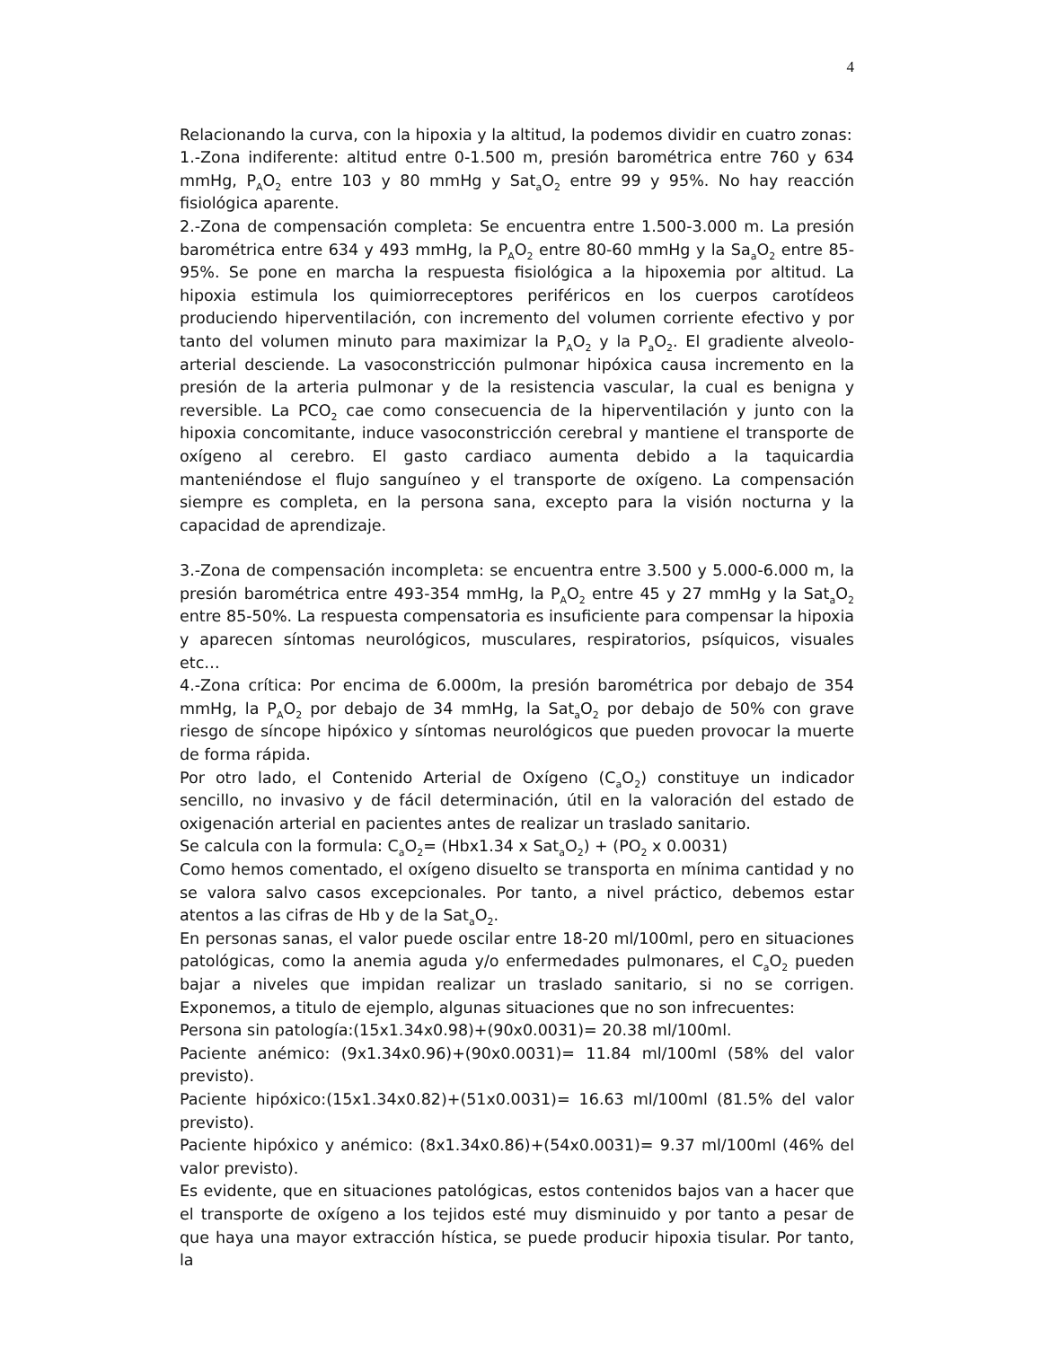4
Relacionando la curva, con la hipoxia y la altitud, la podemos dividir en cuatro zonas:
1.-Zona indiferente: altitud entre 0-1.500 m, presión barométrica entre 760 y 634 mmHg, P<sub>A</sub>O<sub>2</sub> entre 103 y 80 mmHg y Sat<sub>a</sub>O<sub>2</sub> entre 99 y 95%. No hay reacción fisiológica aparente.
2.-Zona de compensación completa: Se encuentra entre 1.500-3.000 m. La presión barométrica entre 634 y 493 mmHg, la P<sub>A</sub>O<sub>2</sub> entre 80-60 mmHg y la Sa<sub>a</sub>O<sub>2</sub> entre 85-95%. Se pone en marcha la respuesta fisiológica a la hipoxemia por altitud. La hipoxia estimula los quimiorreceptores periféricos en los cuerpos carotídeos produciendo hiperventilación, con incremento del volumen corriente efectivo y por tanto del volumen minuto para maximizar la P<sub>A</sub>O<sub>2</sub> y la P<sub>a</sub>O<sub>2</sub>. El gradiente alveolo-arterial desciende. La vasoconstricción pulmonar hipóxica causa incremento en la presión de la arteria pulmonar y de la resistencia vascular, la cual es benigna y reversible. La PCO<sub>2</sub> cae como consecuencia de la hiperventilación y junto con la hipoxia concomitante, induce vasoconstricción cerebral y mantiene el transporte de oxígeno al cerebro. El gasto cardiaco aumenta debido a la taquicardia manteniéndose el flujo sanguíneo y el transporte de oxígeno. La compensación siempre es completa, en la persona sana, excepto para la visión nocturna y la capacidad de aprendizaje.
3.-Zona de compensación incompleta: se encuentra entre 3.500 y 5.000-6.000 m, la presión barométrica entre 493-354 mmHg, la P<sub>A</sub>O<sub>2</sub> entre 45 y 27 mmHg y la Sat<sub>a</sub>O<sub>2</sub> entre 85-50%. La respuesta compensatoria es insuficiente para compensar la hipoxia y aparecen síntomas neurológicos, musculares, respiratorios, psíquicos, visuales etc…
4.-Zona crítica: Por encima de 6.000m, la presión barométrica por debajo de 354 mmHg, la P<sub>A</sub>O<sub>2</sub> por debajo de 34 mmHg, la Sat<sub>a</sub>O<sub>2</sub> por debajo de 50% con grave riesgo de síncope hipóxico y síntomas neurológicos que pueden provocar la muerte de forma rápida.
Por otro lado, el Contenido Arterial de Oxígeno (C<sub>a</sub>O<sub>2</sub>) constituye un indicador sencillo, no invasivo y de fácil determinación, útil en la valoración del estado de oxigenación arterial en pacientes antes de realizar un traslado sanitario.
Se calcula con la formula: C<sub>a</sub>O<sub>2</sub>= (Hbx1.34 x Sat<sub>a</sub>O<sub>2</sub>) + (PO<sub>2</sub> x 0.0031)
Como hemos comentado, el oxígeno disuelto se transporta en mínima cantidad y no se valora salvo casos excepcionales. Por tanto, a nivel práctico, debemos estar atentos a las cifras de Hb y de la Sat<sub>a</sub>O<sub>2</sub>.
En personas sanas, el valor puede oscilar entre 18-20 ml/100ml, pero en situaciones patológicas, como la anemia aguda y/o enfermedades pulmonares, el C<sub>a</sub>O<sub>2</sub> pueden bajar a niveles que impidan realizar un traslado sanitario, si no se corrigen. Exponemos, a titulo de ejemplo, algunas situaciones que no son infrecuentes:
Persona sin patología:(15x1.34x0.98)+(90x0.0031)= 20.38 ml/100ml.
Paciente anémico: (9x1.34x0.96)+(90x0.0031)= 11.84 ml/100ml (58% del valor previsto).
Paciente hipóxico:(15x1.34x0.82)+(51x0.0031)= 16.63 ml/100ml (81.5% del valor previsto).
Paciente hipóxico y anémico: (8x1.34x0.86)+(54x0.0031)= 9.37 ml/100ml (46% del valor previsto).
Es evidente, que en situaciones patológicas, estos contenidos bajos van a hacer que el transporte de oxígeno a los tejidos esté muy disminuido y por tanto a pesar de que haya una mayor extracción hística, se puede producir hipoxia tisular. Por tanto, la